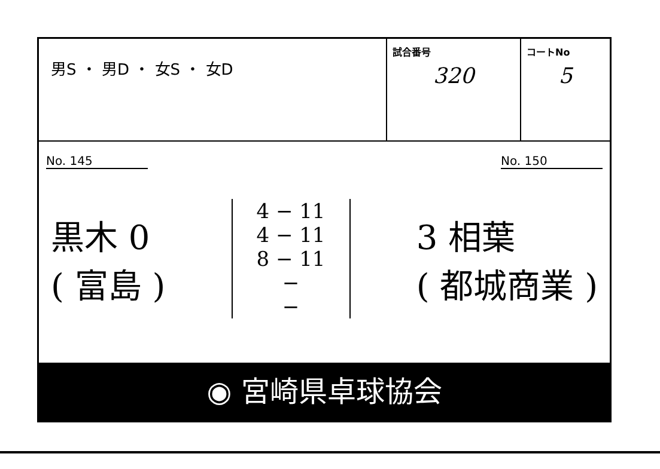| 男S ・ 男D ・ 女S ・ 女D | 試合番号 320 | コートNo 5 |
No. 145 No. 150
黒木 0
( 富島 )
4 − 11
4 − 11
8 − 11
−
−
3 相葉
( 都城商業 )
◉ 宮崎県卓球協会